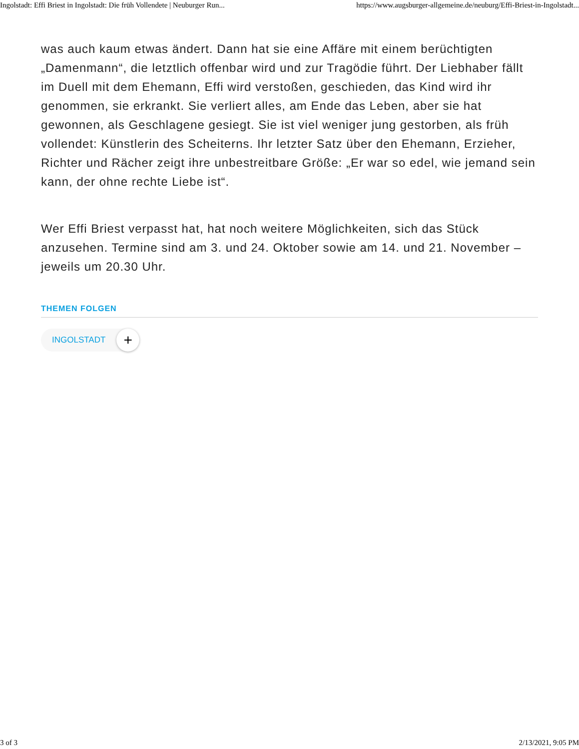Ingolstadt: Effi Briest in Ingolstadt: Die früh Vollendete | Neuburger Run... https://www.augsburger-allgemeine.de/neuburg/Effi-Briest-in-Ingolstadt...
was auch kaum etwas ändert. Dann hat sie eine Affäre mit einem berüchtigten „Damenmann“, die letztlich offenbar wird und zur Tragödie führt. Der Liebhaber fällt im Duell mit dem Ehemann, Effi wird verstoßen, geschieden, das Kind wird ihr genommen, sie erkrankt. Sie verliert alles, am Ende das Leben, aber sie hat gewonnen, als Geschlagene gesiegt. Sie ist viel weniger jung gestorben, als früh vollendet: Künstlerin des Scheiterns. Ihr letzter Satz über den Ehemann, Erzieher, Richter und Rächer zeigt ihre unbestreitbare Größe: „Er war so edel, wie jemand sein kann, der ohne rechte Liebe ist“.
Wer Effi Briest verpasst hat, hat noch weitere Möglichkeiten, sich das Stück anzusehen. Termine sind am 3. und 24. Oktober sowie am 14. und 21. November – jeweils um 20.30 Uhr.
THEMEN FOLGEN
INGOLSTADT
+
3 of 3 2/13/2021, 9:05 PM